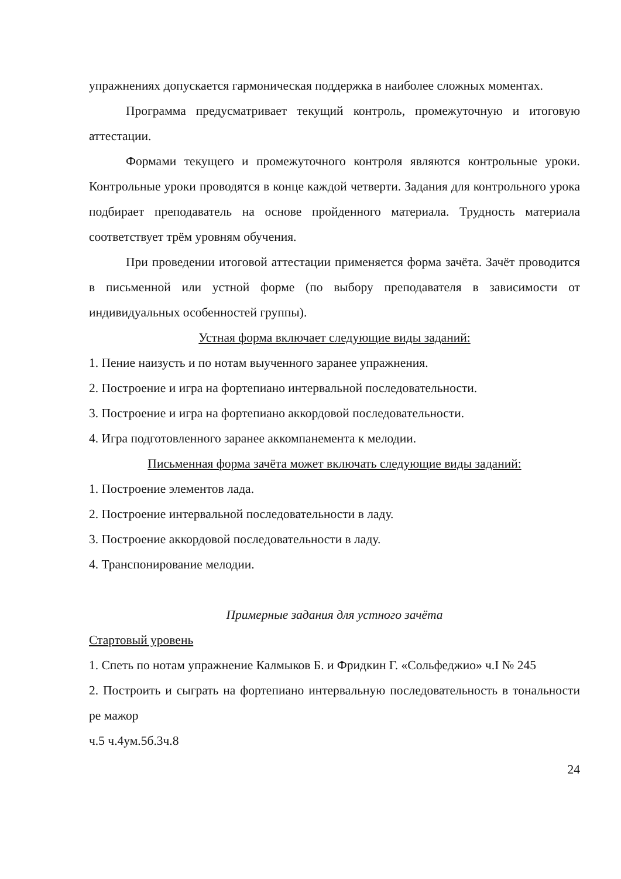упражнениях допускается гармоническая поддержка в наиболее сложных моментах.
Программа предусматривает текущий контроль, промежуточную и итоговую аттестации.
Формами текущего и промежуточного контроля являются контрольные уроки. Контрольные уроки проводятся в конце каждой четверти. Задания для контрольного урока подбирает преподаватель на основе пройденного материала. Трудность материала соответствует трём уровням обучения.
При проведении итоговой аттестации применяется форма зачёта. Зачёт проводится в письменной или устной форме (по выбору преподавателя в зависимости от индивидуальных особенностей группы).
Устная форма включает следующие виды заданий:
1. Пение наизусть и по нотам выученного заранее упражнения.
2. Построение и игра на фортепиано интервальной последовательности.
3. Построение и игра на фортепиано аккордовой последовательности.
4. Игра подготовленного заранее аккомпанемента к мелодии.
Письменная форма зачёта может включать следующие виды заданий:
1. Построение элементов лада.
2. Построение интервальной последовательности в ладу.
3. Построение аккордовой последовательности в ладу.
4. Транспонирование мелодии.
Примерные задания для устного зачёта
Стартовый уровень
1. Спеть по нотам упражнение Калмыков Б. и Фридкин Г. «Сольфеджио» ч.I № 245
2. Построить и сыграть на фортепиано интервальную последовательность в тональности ре мажор
ч.5 ч.4ум.5б.3ч.8
24